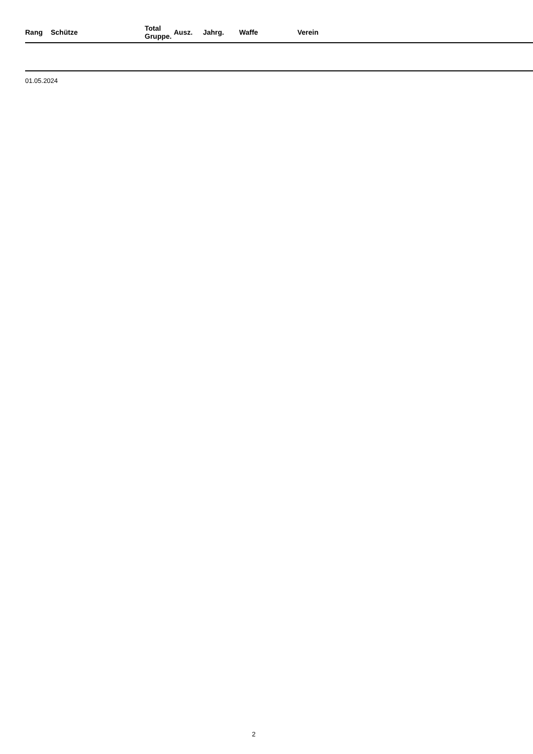| Rang | Schütze | Total Gruppe. | | Ausz. | Jahrg. | Waffe | Verein |
| --- | --- | --- | --- | --- | --- | --- | --- |
01.05.2024
2